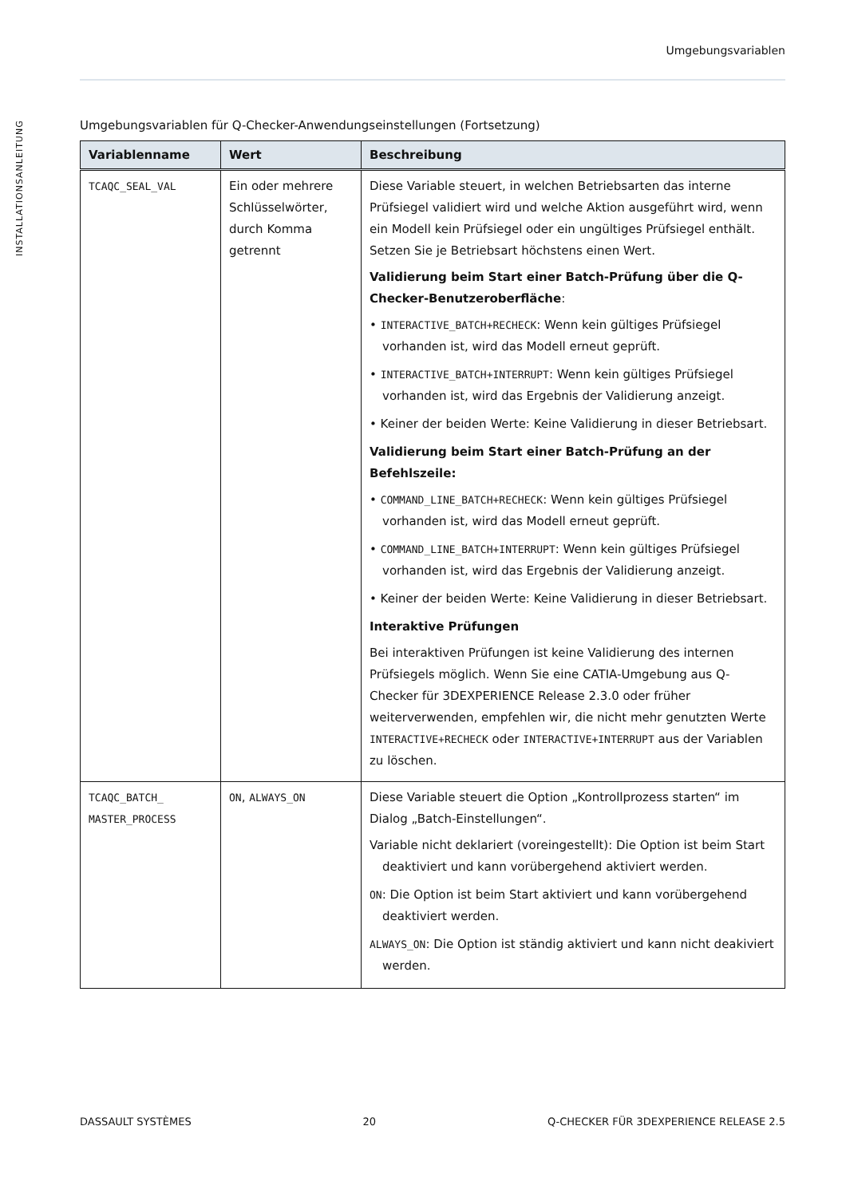Umgebungsvariablen
INSTALLATIONSANLEITUNG
Umgebungsvariablen für Q-Checker-Anwendungseinstellungen (Fortsetzung)
| Variablenname | Wert | Beschreibung |
| --- | --- | --- |
| TCAQC_SEAL_VAL | Ein oder mehrere Schlüsselwörter, durch Komma getrennt | Diese Variable steuert, in welchen Betriebsarten das interne Prüfsiegel validiert wird und welche Aktion ausgeführt wird, wenn ein Modell kein Prüfsiegel oder ein ungültiges Prüfsiegel enthält. Setzen Sie je Betriebsart höchstens einen Wert. Validierung beim Start einer Batch-Prüfung über die Q-Checker-Benutzeroberfläche : • INTERACTIVE_BATCH+RECHECK : Wenn kein gültiges Prüfsiegel vorhanden ist, wird das Modell erneut geprüft. • INTERACTIVE_BATCH+INTERRUPT : Wenn kein gültiges Prüfsiegel vorhanden ist, wird das Ergebnis der Validierung anzeigt. • Keiner der beiden Werte: Keine Validierung in dieser Betriebsart. Validierung beim Start einer Batch-Prüfung an der Befehlszeile: • COMMAND_LINE_BATCH+RECHECK : Wenn kein gültiges Prüfsiegel vorhanden ist, wird das Modell erneut geprüft. • COMMAND_LINE_BATCH+INTERRUPT : Wenn kein gültiges Prüfsiegel vorhanden ist, wird das Ergebnis der Validierung anzeigt. • Keiner der beiden Werte: Keine Validierung in dieser Betriebsart. Interaktive Prüfungen Bei interaktiven Prüfungen ist keine Validierung des internen Prüfsiegels möglich. Wenn Sie eine CATIA-Umgebung aus Q-Checker für 3DEXPERIENCE Release 2.3.0 oder früher weiterverwenden, empfehlen wir, die nicht mehr genutzten Werte INTERACTIVE+RECHECK oder INTERACTIVE+INTERRUPT aus der Variablen zu löschen. |
| TCAQC_BATCH_ MASTER_PROCESS | ON , ALWAYS_ON | Diese Variable steuert die Option „Kontrollprozess starten“ im Dialog „Batch-Einstellungen“. Variable nicht deklariert (voreingestellt): Die Option ist beim Start deaktiviert und kann vorübergehend aktiviert werden. ON : Die Option ist beim Start aktiviert und kann vorübergehend deaktiviert werden. ALWAYS_ON : Die Option ist ständig aktiviert und kann nicht deakiviert werden. |
DASSAULT SYSTÈMES 20 Q-CHECKER FÜR 3DEXPERIENCE RELEASE 2.5